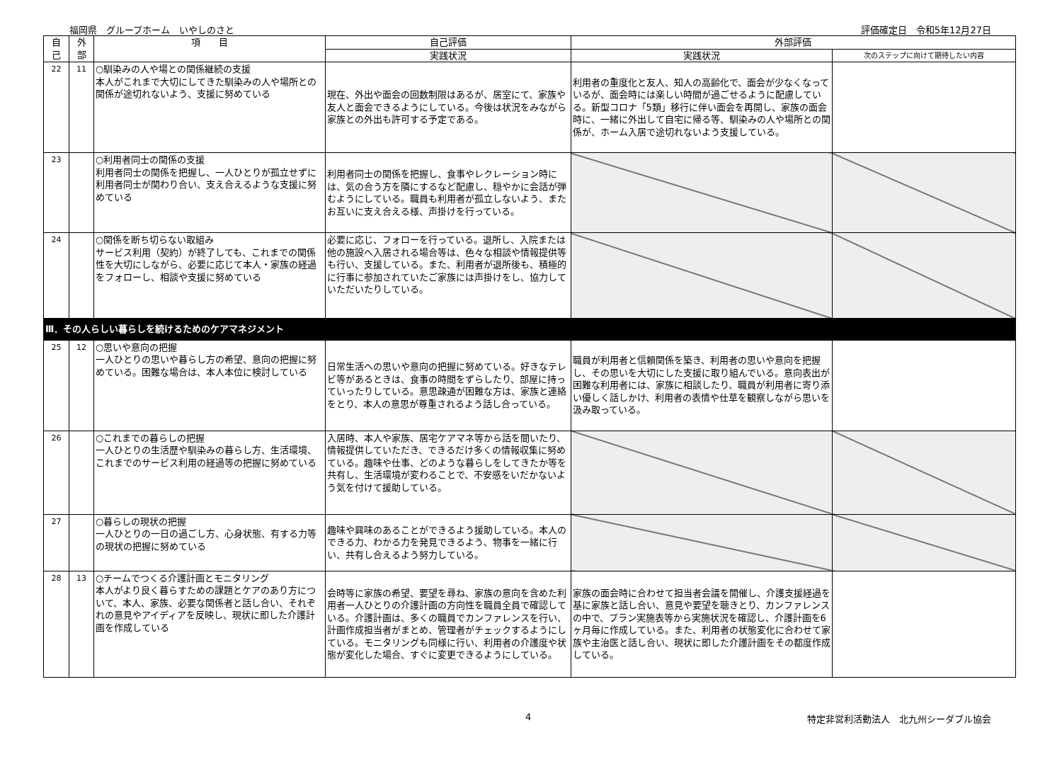福岡県　グループホーム　いやしのさと 評価確定日　令和5年12月27日
| 自 己 | 外 部 | 項 目 | 自己評価 | 外部評価 | |
| --- | --- | --- | --- | --- | --- |
| | | | 実践状況 | 実践状況 | 次のステップに向けて期待したい内容 |
| 22 | 11 | ○馴染みの人や場との関係継続の支援 本人がこれまで大切にしてきた馴染みの人や場所との関係が途切れないよう、支援に努めている | 現在、外出や面会の回数制限はあるが、居室にて、家族や友人と面会できるようにしている。今後は状況をみながら家族との外出も許可する予定である。 | 利用者の重度化と友人、知人の高齢化で、面会が少なくなっているが、面会時には楽しい時間が過ごせるように配慮している。新型コロナ「5類」移行に伴い面会を再開し、家族の面会時に、一緒に外出して自宅に帰る等、馴染みの人や場所との関係が、ホーム入居で途切れないよう支援している。 | |
| 23 | | ○利用者同士の関係の支援 利用者同士の関係を把握し、一人ひとりが孤立せずに利用者同士が関わり合い、支え合えるような支援に努めている | 利用者同士の関係を把握し、食事やレクレーション時には、気の合う方を隣にするなど配慮し、穏やかに会話が弾むようにしている。職員も利用者が孤立しないよう、またお互いに支え合える様、声掛けを行っている。 | | |
| 24 | | ○関係を断ち切らない取組み サービス利用（契約）が終了しても、これまでの関係性を大切にしながら、必要に応じて本人・家族の経過をフォローし、相談や支援に努めている | 必要に応じ、フォローを行っている。退所し、入院または他の施設へ入居される場合等は、色々な相談や情報提供等も行い、支援している。また、利用者が退所後も、積極的に行事に参加されていたご家族には声掛けをし、協力していただいたりしている。 | | |
| Ⅲ．その人らしい暮らしを続けるためのケアマネジメント | | | | | |
| 25 | 12 | ○思いや意向の把握 一人ひとりの思いや暮らし方の希望、意向の把握に努めている。困難な場合は、本人本位に検討している | 日常生活への思いや意向の把握に努めている。好きなテレビ等があるときは、食事の時間をずらしたり、部屋に持っていったりしている。意思疎通が困難な方は、家族と連絡をとり、本人の意思が尊重されるよう話し合っている。 | 職員が利用者と信頼関係を築き、利用者の思いや意向を把握し、その思いを大切にした支援に取り組んでいる。意向表出が困難な利用者には、家族に相談したり、職員が利用者に寄り添い優しく話しかけ、利用者の表情や仕草を観察しながら思いを汲み取っている。 | |
| 26 | | ○これまでの暮らしの把握 一人ひとりの生活歴や馴染みの暮らし方、生活環境、これまでのサービス利用の経過等の把握に努めている | 入居時、本人や家族、居宅ケアマネ等から話を聞いたり、情報提供していただき、できるだけ多くの情報収集に努めている。趣味や仕事、どのような暮らしをしてきたか等を共有し、生活環境が変わることで、不安感をいだかないよう気を付けて援助している。 | | |
| 27 | | ○暮らしの現状の把握 一人ひとりの一日の過ごし方、心身状態、有する力等の現状の把握に努めている | 趣味や興味のあることができるよう援助している。本人のできる力、わかる力を発見できるよう、物事を一緒に行い、共有し合えるよう努力している。 | | |
| 28 | 13 | ○チームでつくる介護計画とモニタリング 本人がより良く暮らすための課題とケアのあり方について、本人、家族、必要な関係者と話し合い、それぞれの意見やアイディアを反映し、現状に即した介護計画を作成している | 会時等に家族の希望、要望を尋ね、家族の意向を含めた利用者一人ひとりの介護計画の方向性を職員全員で確認している。介護計画は、多くの職員でカンファレンスを行い、計画作成担当者がまとめ、管理者がチェックするようにしている。モニタリングも同様に行い、利用者の介護度や状態が変化した場合、すぐに変更できるようにしている。 | 家族の面会時に合わせて担当者会議を開催し、介護支援経過を基に家族と話し合い、意見や要望を聴きとり、カンファレンスの中で、プラン実施表等から実施状況を確認し、介護計画を6ヶ月毎に作成している。また、利用者の状態変化に合わせて家族や主治医と話し合い、現状に即した介護計画をその都度作成している。 | |
4 特定非営利活動法人　北九州シーダブル協会